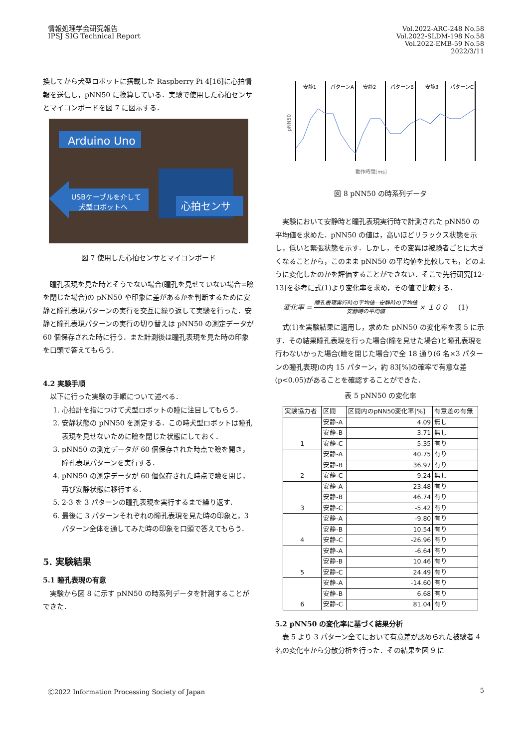情報処理学会研究報告
IPSJ SIG Technical Report
Vol.2022-ARC-248 No.58
Vol.2022-SLDM-198 No.58
Vol.2022-EMB-59 No.58
2022/3/11
換してから犬型ロボットに搭載した Raspberry Pi 4[16]に心拍情報を送信し，pNN50 に換算している．実験で使用した心拍センサとマイコンボードを図 7 に図示する．
Arduino Uno
USBケーブルを介して
犬型ロボットへ
心拍センサ
図 7 使用した心拍センサとマイコンボード
瞳孔表現を見た時とそうでない場合(瞳孔を見せていない場合=瞼を閉じた場合)の pNN50 や印象に差があるかを判断するために安静と瞳孔表現パターンの実行を交互に繰り返して実験を行った．安静と瞳孔表現パターンの実行の切り替えは pNN50 の測定データが 60 個保存された時に行う．また計測後は瞳孔表現を見た時の印象を口頭で答えてもらう．
4.2 実験手順
以下に行った実験の手順について述べる．
1. 心拍計を指につけて犬型ロボットの瞳に注目してもらう．
2. 安静状態の pNN50 を測定する．この時犬型ロボットは瞳孔表現を見せないために瞼を閉じた状態にしておく．
3. pNN50 の測定データが 60 個保存された時点で瞼を開き，瞳孔表現パターンを実行する．
4. pNN50 の測定データが 60 個保存された時点で瞼を閉じ，再び安静状態に移行する．
5. 2-3 を 3 パターンの瞳孔表現を実行するまで繰り返す．
6. 最後に 3 パターンそれぞれの瞳孔表現を見た時の印象と，3 パターン全体を通してみた時の印象を口頭で答えてもらう．
5. 実験結果
5.1 瞳孔表現の有意
実験から図 8 に示す pNN50 の時系列データを計測することができた．
安静1
パターンA
安静2
パターンB
安静3
パターンC
動作時間[ms]
pNN50
図 8 pNN50 の時系列データ
実験において安静時と瞳孔表現実行時で計測された pNN50 の平均値を求めた．pNN50 の値は，高いほどリラックス状態を示し，低いと緊張状態を示す．しかし，その変異は被験者ごとに大きくなることから，このまま pNN50 の平均値を比較しても，どのように変化したのかを評価することができない．そこで先行研究[12-13]を参考に式(1)より変化率を求め，その値で比較する．
変化率 = 瞳孔表現実行時の平均値−安静時の平均値 安静時の平均値 × １００ (1)
式(1)を実験結果に適用し，求めた pNN50 の変化率を表 5 に示す．その結果瞳孔表現を行った場合(瞳を見せた場合)と瞳孔表現を行わないかった場合(瞼を閉じた場合)で全 18 通り(6 名×3 パターンの瞳孔表現)の内 15 パターン，約 83[%]の確率で有意な差(p<0.05)があることを確認することができた．
表 5 pNN50 の変化率
| 実験協力者 | 区間 | 区間内のpNN50変化率[%] | 有意差の有無 |
| --- | --- | --- | --- |
| 1 | 安静-A | 4.09 | 無し |
| | 安静-B | 3.71 | 無し |
| | 安静-C | 5.35 | 有り |
| 2 | 安静-A | 40.75 | 有り |
| | 安静-B | 36.97 | 有り |
| | 安静-C | 9.24 | 無し |
| 3 | 安静-A | 23.48 | 有り |
| | 安静-B | 46.74 | 有り |
| | 安静-C | -5.42 | 有り |
| 4 | 安静-A | -9.80 | 有り |
| | 安静-B | 10.54 | 有り |
| | 安静-C | -26.96 | 有り |
| 5 | 安静-A | -6.64 | 有り |
| | 安静-B | 10.46 | 有り |
| | 安静-C | 24.49 | 有り |
| 6 | 安静-A | -14.60 | 有り |
| | 安静-B | 6.68 | 有り |
| | 安静-C | 81.04 | 有り |
5.2 pNN50 の変化率に基づく結果分析
表 5 より 3 パターン全てにおいて有意差が認められた被験者 4 名の変化率から分散分析を行った．その結果を図 9 に
Ⓒ2022 Information Processing Society of Japan
5